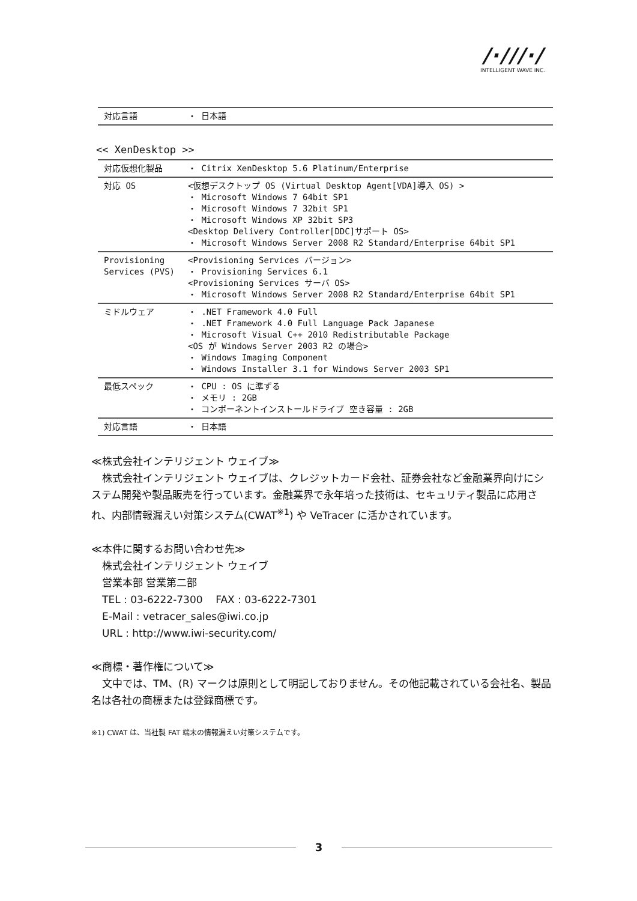/·///·/
INTELLIGENT WAVE INC.
| 対応言語 | ・ 日本語 |
<< XenDesktop >>
| 対応仮想化製品 | ・ Citrix XenDesktop 5.6 Platinum/Enterprise |
| 対応 OS | <仮想デスクトップ OS (Virtual Desktop Agent[VDA]導入 OS) > ・ Microsoft Windows 7 64bit SP1 ・ Microsoft Windows 7 32bit SP1 ・ Microsoft Windows XP 32bit SP3 <Desktop Delivery Controller[DDC]サポート OS> ・ Microsoft Windows Server 2008 R2 Standard/Enterprise 64bit SP1 |
| Provisioning Services (PVS) | <Provisioning Services バージョン> ・ Provisioning Services 6.1 <Provisioning Services サーバ OS> ・ Microsoft Windows Server 2008 R2 Standard/Enterprise 64bit SP1 |
| ミドルウェア | ・ .NET Framework 4.0 Full ・ .NET Framework 4.0 Full Language Pack Japanese ・ Microsoft Visual C++ 2010 Redistributable Package <OS が Windows Server 2003 R2 の場合> ・ Windows Imaging Component ・ Windows Installer 3.1 for Windows Server 2003 SP1 |
| 最低スペック | ・ CPU : OS に準ずる ・ メモリ : 2GB ・ コンポーネントインストールドライブ 空き容量 : 2GB |
| 対応言語 | ・ 日本語 |
≪株式会社インテリジェント ウェイブ≫
株式会社インテリジェント ウェイブは、クレジットカード会社、証券会社など金融業界向けにシステム開発や製品販売を行っています。金融業界で永年培った技術は、セキュリティ製品に応用され、内部情報漏えい対策システム(CWAT<sup>※1</sup>) や VeTracer に活かされています。
≪本件に関するお問い合わせ先≫
株式会社インテリジェント ウェイブ
営業本部 営業第二部
TEL : 03-6222-7300 FAX : 03-6222-7301
E-Mail : vetracer_sales@iwi.co.jp
URL : http://www.iwi-security.com/
≪商標・著作権について≫
文中では、TM、(R) マークは原則として明記しておりません。その他記載されている会社名、製品名は各社の商標または登録商標です。
※1) CWAT は、当社製 FAT 端末の情報漏えい対策システムです。
3